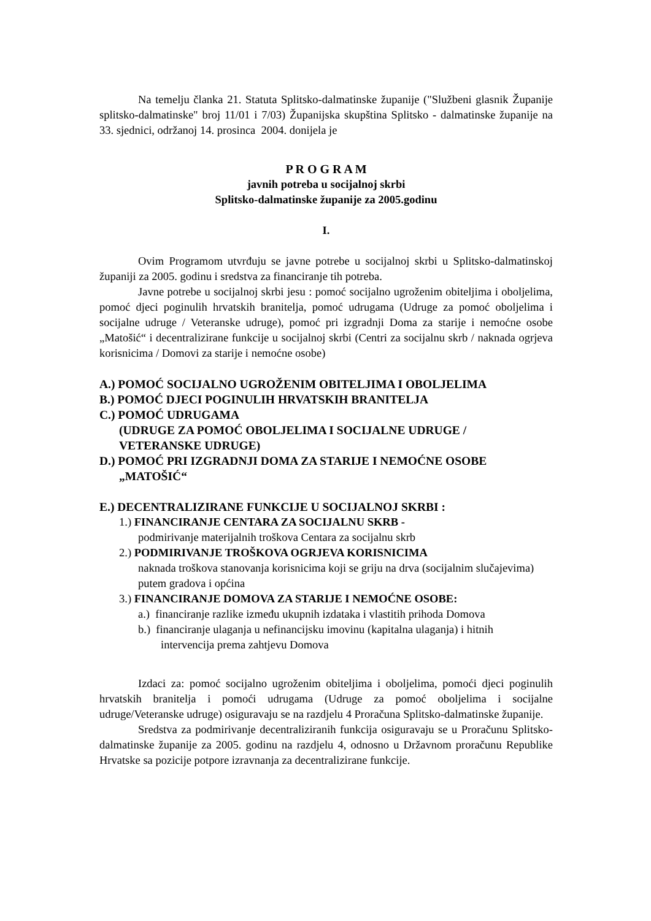Na temelju članka 21. Statuta Splitsko-dalmatinske županije ("Službeni glasnik Županije splitsko-dalmatinske" broj 11/01 i 7/03) Županijska skupština Splitsko - dalmatinske županije na 33. sjednici, održanoj 14. prosinca 2004. donijela je
P R O G R A M
javnih potreba u socijalnoj skrbi
Splitsko-dalmatinske županije za 2005.godinu
I.
Ovim Programom utvrđuju se javne potrebe u socijalnoj skrbi u Splitsko-dalmatinskoj županiji za 2005. godinu i sredstva za financiranje tih potreba.
Javne potrebe u socijalnoj skrbi jesu : pomoć socijalno ugroženim obiteljima i oboljelima, pomoć djeci poginulih hrvatskih branitelja, pomoć udrugama (Udruge za pomoć oboljelima i socijalne udruge / Veteranske udruge), pomoć pri izgradnji Doma za starije i nemoćne osobe „Matošić“ i decentralizirane funkcije u socijalnoj skrbi (Centri za socijalnu skrb / naknada ogrjeva korisnicima / Domovi za starije i nemoćne osobe)
A.) POMOĆ SOCIJALNO UGROŽENIM OBITELJIMA I OBOLJELIMA
B.) POMOĆ DJECI POGINULIH HRVATSKIH BRANITELJA
C.) POMOĆ UDRUGAMA
(UDRUGE ZA POMOĆ OBOLJELIMA I SOCIJALNE UDRUGE /
VETERANSKE UDRUGE)
D.) POMOĆ PRI IZGRADNJI DOMA ZA STARIJE I NEMOĆNE OSOBE
„MATOŠIĆ“
E.) DECENTRALIZIRANE FUNKCIJE U SOCIJALNOJ SKRBI :
1.) FINANCIRANJE CENTARA ZA SOCIJALNU SKRB -
podmirivanje materijalnih troškova Centara za socijalnu skrb
2.) PODMIRIVANJE TROŠKOVA OGRJEVA KORISNICIMA
naknada troškova stanovanja korisnicima koji se griju na drva (socijalnim slučajevima) putem gradova i općina
3.) FINANCIRANJE DOMOVA ZA STARIJE I NEMOĆNE OSOBE:
a.) financiranje razlike između ukupnih izdataka i vlastitih prihoda Domova
b.) financiranje ulaganja u nefinancijsku imovinu (kapitalna ulaganja) i hitnih
intervencija prema zahtjevu Domova
Izdaci za: pomoć socijalno ugroženim obiteljima i oboljelima, pomoći djeci poginulih hrvatskih branitelja i pomoći udrugama (Udruge za pomoć oboljelima i socijalne udruge/Veteranske udruge) osiguravaju se na razdjelu 4 Proračuna Splitsko-dalmatinske županije.
Sredstva za podmirivanje decentraliziranih funkcija osiguravaju se u Proračunu Splitsko-dalmatinske županije za 2005. godinu na razdjelu 4, odnosno u Državnom proračunu Republike Hrvatske sa pozicije potpore izravnanja za decentralizirane funkcije.